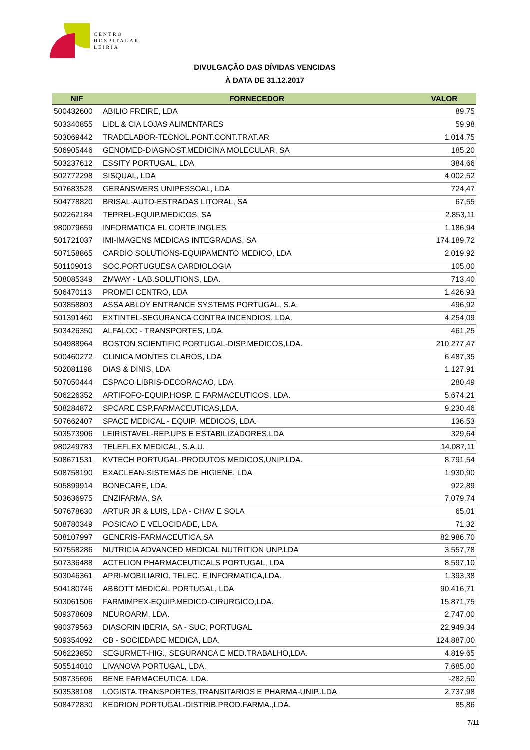CENTRO
HOSPITALAR
LEIRIA
DIVULGAÇÃO DAS DÍVIDAS VENCIDAS
À DATA DE 31.12.2017
| NIF | FORNECEDOR | VALOR |
| --- | --- | --- |
| 500432600 | ABILIO FREIRE, LDA | 89,75 |
| 503340855 | LIDL & CIA LOJAS ALIMENTARES | 59,98 |
| 503069442 | TRADELABOR-TECNOL.PONT.CONT.TRAT.AR | 1.014,75 |
| 506905446 | GENOMED-DIAGNOST.MEDICINA MOLECULAR, SA | 185,20 |
| 503237612 | ESSITY PORTUGAL, LDA | 384,66 |
| 502772298 | SISQUAL, LDA | 4.002,52 |
| 507683528 | GERANSWERS UNIPESSOAL, LDA | 724,47 |
| 504778820 | BRISAL-AUTO-ESTRADAS LITORAL, SA | 67,55 |
| 502262184 | TEPREL-EQUIP.MEDICOS, SA | 2.853,11 |
| 980079659 | INFORMATICA EL CORTE INGLES | 1.186,94 |
| 501721037 | IMI-IMAGENS MEDICAS INTEGRADAS, SA | 174.189,72 |
| 507158865 | CARDIO SOLUTIONS-EQUIPAMENTO MEDICO, LDA | 2.019,92 |
| 501109013 | SOC.PORTUGUESA CARDIOLOGIA | 105,00 |
| 508085349 | ZMWAY - LAB.SOLUTIONS, LDA. | 713,40 |
| 506470113 | PROMEI CENTRO, LDA | 1.426,93 |
| 503858803 | ASSA ABLOY ENTRANCE SYSTEMS PORTUGAL, S.A. | 496,92 |
| 501391460 | EXTINTEL-SEGURANCA CONTRA INCENDIOS, LDA. | 4.254,09 |
| 503426350 | ALFALOC - TRANSPORTES, LDA. | 461,25 |
| 504988964 | BOSTON SCIENTIFIC PORTUGAL-DISP.MEDICOS,LDA. | 210.277,47 |
| 500460272 | CLINICA MONTES CLAROS, LDA | 6.487,35 |
| 502081198 | DIAS & DINIS, LDA | 1.127,91 |
| 507050444 | ESPACO LIBRIS-DECORACAO, LDA | 280,49 |
| 506226352 | ARTIFOFO-EQUIP.HOSP. E FARMACEUTICOS, LDA. | 5.674,21 |
| 508284872 | SPCARE ESP.FARMACEUTICAS,LDA. | 9.230,46 |
| 507662407 | SPACE MEDICAL - EQUIP. MEDICOS, LDA. | 136,53 |
| 503573906 | LEIRISTAVEL-REP.UPS E ESTABILIZADORES,LDA | 329,64 |
| 980249783 | TELEFLEX MEDICAL, S.A.U. | 14.087,11 |
| 508671531 | KVTECH PORTUGAL-PRODUTOS MEDICOS,UNIP.LDA. | 8.791,54 |
| 508758190 | EXACLEAN-SISTEMAS DE HIGIENE, LDA | 1.930,90 |
| 505899914 | BONECARE, LDA. | 922,89 |
| 503636975 | ENZIFARMA, SA | 7.079,74 |
| 507678630 | ARTUR JR & LUIS, LDA - CHAV E SOLA | 65,01 |
| 508780349 | POSICAO E VELOCIDADE, LDA. | 71,32 |
| 508107997 | GENERIS-FARMACEUTICA,SA | 82.986,70 |
| 507558286 | NUTRICIA ADVANCED MEDICAL NUTRITION UNP.LDA | 3.557,78 |
| 507336488 | ACTELION PHARMACEUTICALS PORTUGAL, LDA | 8.597,10 |
| 503046361 | APRI-MOBILIARIO, TELEC. E INFORMATICA,LDA. | 1.393,38 |
| 504180746 | ABBOTT MEDICAL PORTUGAL, LDA | 90.416,71 |
| 503061506 | FARMIMPEX-EQUIP.MEDICO-CIRURGICO,LDA. | 15.871,75 |
| 509378609 | NEUROARM, LDA. | 2.747,00 |
| 980379563 | DIASORIN IBERIA, SA - SUC. PORTUGAL | 22.949,34 |
| 509354092 | CB - SOCIEDADE MEDICA, LDA. | 124.887,00 |
| 506223850 | SEGURMET-HIG., SEGURANCA E MED.TRABALHO,LDA. | 4.819,65 |
| 505514010 | LIVANOVA PORTUGAL, LDA. | 7.685,00 |
| 508735696 | BENE FARMACEUTICA, LDA. | -282,50 |
| 503538108 | LOGISTA,TRANSPORTES,TRANSITARIOS E PHARMA-UNIP..LDA | 2.737,98 |
| 508472830 | KEDRION PORTUGAL-DISTRIB.PROD.FARMA.,LDA. | 85,86 |
7/11